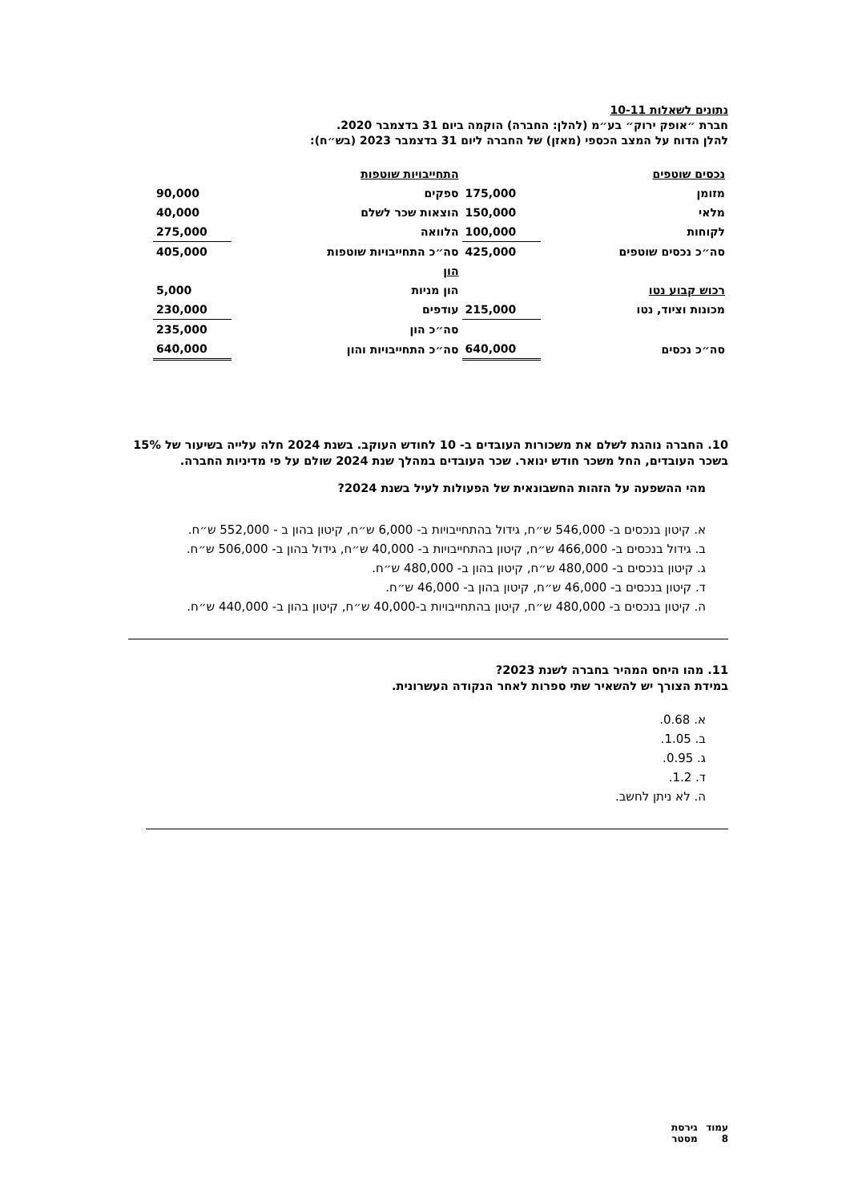נתונים לשאלות 10-11
חברת ״אופק ירוק״ בע״מ (להלן: החברה) הוקמה ביום 31 בדצמבר 2020.
להלן הדוח על המצב הכספי (מאזן) של החברה ליום 31 בדצמבר 2023 (בש״ח):
| נכסים שוטפים | | התחייבויות שוטפות | |
| מזומן | 175,000 | ספקים | 90,000 |
| מלאי | 150,000 | הוצאות שכר לשלם | 40,000 |
| לקוחות | 100,000 | הלוואה | 275,000 |
| סה״כ נכסים שוטפים | 425,000 | סה״כ התחייבויות שוטפות | 405,000 |
| | | הון | |
| רכוש קבוע נטו | | הון מניות | 5,000 |
| מכונות וציוד, נטו | 215,000 | עודפים | 230,000 |
| | | סה״כ הון | 235,000 |
| סה״כ נכסים | 640,000 | סה״כ התחייבויות והון | 640,000 |
10. החברה נוהגת לשלם את משכורות העובדים ב- 10 לחודש העוקב. בשנת 2024 חלה עלייה בשיעור של 15% בשכר העובדים, החל משכר חודש ינואר. שכר העובדים במהלך שנת 2024 שולם על פי מדיניות החברה.
מהי ההשפעה על הזהות החשבונאית של הפעולות לעיל בשנת 2024?
א. קיטון בנכסים ב- 546,000 ש״ח, גידול בהתחייבויות ב- 6,000 ש״ח, קיטון בהון ב - 552,000 ש״ח.
ב. גידול בנכסים ב- 466,000 ש״ח, קיטון בהתחייבויות ב- 40,000 ש״ח, גידול בהון ב- 506,000 ש״ח.
ג. קיטון בנכסים ב- 480,000 ש״ח, קיטון בהון ב- 480,000 ש״ח.
ד. קיטון בנכסים ב- 46,000 ש״ח, קיטון בהון ב- 46,000 ש״ח.
ה. קיטון בנכסים ב- 480,000 ש״ח, קיטון בהתחייבויות ב-40,000 ש״ח, קיטון בהון ב- 440,000 ש״ח.
11. מהו היחס המהיר בחברה לשנת 2023?
במידת הצורך יש להשאיר שתי ספרות לאחר הנקודה העשרונית.
א. 0.68.
ב. 1.05.
ג. 0.95.
ד. 1.2.
ה. לא ניתן לחשב.
עמוד 8 גירסת מסטר